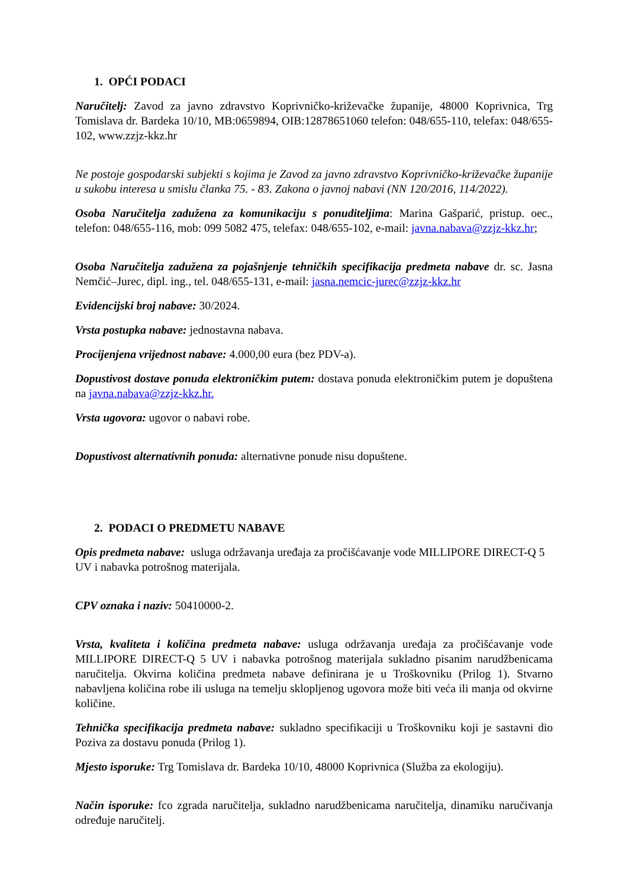1. OPĆI PODACI
Naručitelj: Zavod za javno zdravstvo Koprivničko-križevačke županije, 48000 Koprivnica, Trg Tomislava dr. Bardeka 10/10, MB:0659894, OIB:12878651060 telefon: 048/655-110, telefax: 048/655-102, www.zzjz-kkz.hr
Ne postoje gospodarski subjekti s kojima je Zavod za javno zdravstvo Koprivničko-križevačke županije u sukobu interesa u smislu članka 75. - 83. Zakona o javnoj nabavi (NN 120/2016, 114/2022).
Osoba Naručitelja zadužena za komunikaciju s ponuditeljima: Marina Gašparić, pristup. oec., telefon: 048/655-116, mob: 099 5082 475, telefax: 048/655-102, e-mail: javna.nabava@zzjz-kkz.hr;
Osoba Naručitelja zadužena za pojašnjenje tehničkih specifikacija predmeta nabave dr. sc. Jasna Nemčić–Jurec, dipl. ing., tel. 048/655-131, e-mail: jasna.nemcic-jurec@zzjz-kkz.hr
Evidencijski broj nabave: 30/2024.
Vrsta postupka nabave: jednostavna nabava.
Procijenjena vrijednost nabave: 4.000,00 eura (bez PDV-a).
Dopustivost dostave ponuda elektroničkim putem: dostava ponuda elektroničkim putem je dopuštena na javna.nabava@zzjz-kkz.hr.
Vrsta ugovora: ugovor o nabavi robe.
Dopustivost alternativnih ponuda: alternativne ponude nisu dopuštene.
2. PODACI O PREDMETU NABAVE
Opis predmeta nabave: usluga održavanja uređaja za pročišćavanje vode MILLIPORE DIRECT-Q 5 UV i nabavka potrošnog materijala.
CPV oznaka i naziv: 50410000-2.
Vrsta, kvaliteta i količina predmeta nabave: usluga održavanja uređaja za pročišćavanje vode MILLIPORE DIRECT-Q 5 UV i nabavka potrošnog materijala sukladno pisanim narudžbenicama naručitelja. Okvirna količina predmeta nabave definirana je u Troškovniku (Prilog 1). Stvarno nabavljena količina robe ili usluga na temelju sklopljenog ugovora može biti veća ili manja od okvirne količine.
Tehnička specifikacija predmeta nabave: sukladno specifikaciji u Troškovniku koji je sastavni dio Poziva za dostavu ponuda (Prilog 1).
Mjesto isporuke: Trg Tomislava dr. Bardeka 10/10, 48000 Koprivnica (Služba za ekologiju).
Način isporuke: fco zgrada naručitelja, sukladno narudžbenicama naručitelja, dinamiku naručivanja određuje naručitelj.